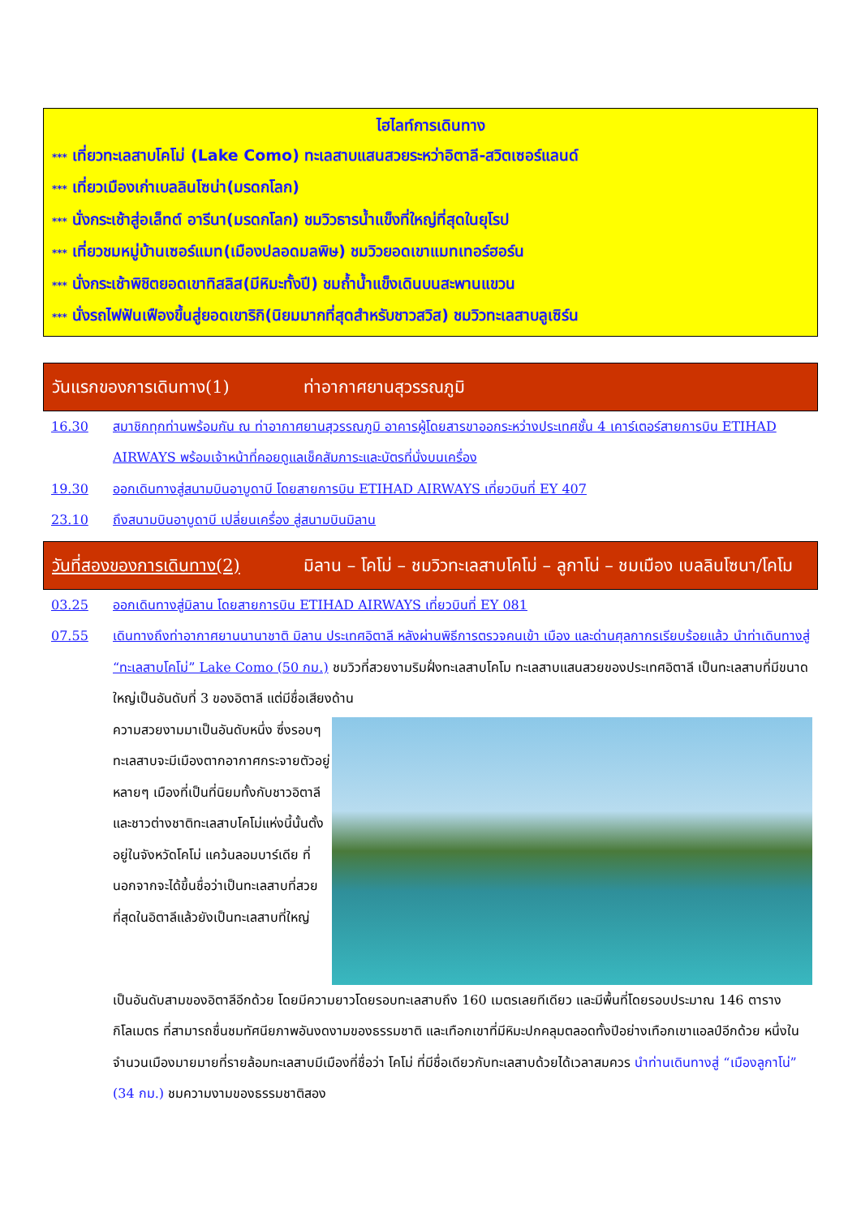ไฮไลท์การเดินทาง
*** เที่ยวทะเลสาบโคโม่ (Lake Como) ทะเลสาบแสนสวยระหว่าอิตาลี-สวิตเซอร์แลนด์
*** เที่ยวเมืองเก่าเบลลินโซน่า(มรดกโลก)
*** นั่งกระเช้าสู่อเล็ทต์ อารีนา(มรดกโลก) ชมวิวธารน้ำแข็งที่ใหญ่ที่สุดในยุโรป
*** เที่ยวชมหมู่บ้านเซอร์แมท(เมืองปลอดมลพิษ) ชมวิวยอดเขาแมทเทอร์ฮอร์น
*** นั่งกระเช้าพิชิตยอดเขาทิสลิส(มีหิมะทั้งปี) ชมถ้ำน้ำแข็งเดินบนสะพานแขวน
*** นั่งรถไฟฟันเฟืองขึ้นสู่ยอดเขาริกิ(นิยมมากที่สุดสำหรับชาวสวิส) ชมวิวทะเลสาบลูเซิร์น
วันแรกของการเดินทาง(1) ท่าอากาศยานสุวรรณภูมิ
16.30 สมาชิกทุกท่านพร้อมกัน ณ ท่าอากาศยานสุวรรณภูมิ อาคารผู้โดยสารขาออกระหว่างประเทศชั้น 4 เคาร์เตอร์สายการบิน ETIHAD AIRWAYS พร้อมเจ้าหน้าที่คอยดูแลเช็คสัมภาระและบัตรที่นั่งบนเครื่อง
19.30 ออกเดินทางสู่สนามบินอาบูดาบี โดยสายการบิน ETIHAD AIRWAYS เที่ยวบินที่ EY 407
23.10 ถึงสนามบินอาบูดาบี เปลี่ยนเครื่อง สู่สนามบินมิลาน
วันที่สองของการเดินทาง(2)
มิลาน – โคโม่ – ชมวิวทะเลสาบโคโม่ – ลูกาโน่ – ชมเมือง เบลลินโซนา/โคโม
03.25 ออกเดินทางสู่มิลาน โดยสายการบิน ETIHAD AIRWAYS เที่ยวบินที่ EY 081
07.55 เดินทางถึงท่าอากาศยานนานาชาติ มิลาน ประเทศอิตาลี หลังผ่านพิธีการตรวจคนเข้า เมือง และด่านศุลกากรเรียบร้อยแล้ว นำท่าเดินทางสู่ “ทะเลสาบโคโม่” Lake Como (50 กม.) ชมวิวที่สวยงามริมฝั่งทะเลสาบโคโม ทะเลสาบแสนสวยของประเทศอิตาลี เป็นทะเลสาบที่มีขนาดใหญ่เป็นอันดับที่ 3 ของอิตาลี แต่มีชื่อเสียงด้าน
ความสวยงามมาเป็นอันดับหนึ่ง ซึ่งรอบๆทะเลสาบจะมีเมืองตากอากาศกระจายตัวอยู่หลายๆ เมืองที่เป็นที่นิยมทั้งกับชาวอิตาลีและชาวต่างชาติทะเลสาบโคโม่แห่งนี้นั้นตั้งอยู่ในจังหวัดโคโม่ แคว้นลอมบาร์เดีย ที่นอกจากจะได้ขึ้นชื่อว่าเป็นทะเลสาบที่สวยที่สุดในอิตาลีแล้วยังเป็นทะเลสาบที่ใหญ่
เป็นอันดับสามของอิตาลีอีกด้วย โดยมีความยาวโดยรอบทะเลสาบถึง 160 เมตรเลยทีเดียว และมีพื้นที่โดยรอบประมาณ 146 ตารางกิโลเมตร ที่สามารถชื่นชมทัศนียภาพอันงดงามของธรรมชาติ และเทือกเขาที่มีหิมะปกคลุมตลอดทั้งปีอย่างเทือกเขาแอลป์อีกด้วย หนึ่งในจำนวนเมืองมายมายที่รายล้อมทะเลสาบมีเมืองที่ชื่อว่า โคโม่ ที่มีชื่อเดียวกับทะเลสาบด้วยได้เวลาสมควร นำท่านเดินทางสู่ “เมืองลูกาโน่” (34 กม.) ชมความงามของธรรมชาติสอง